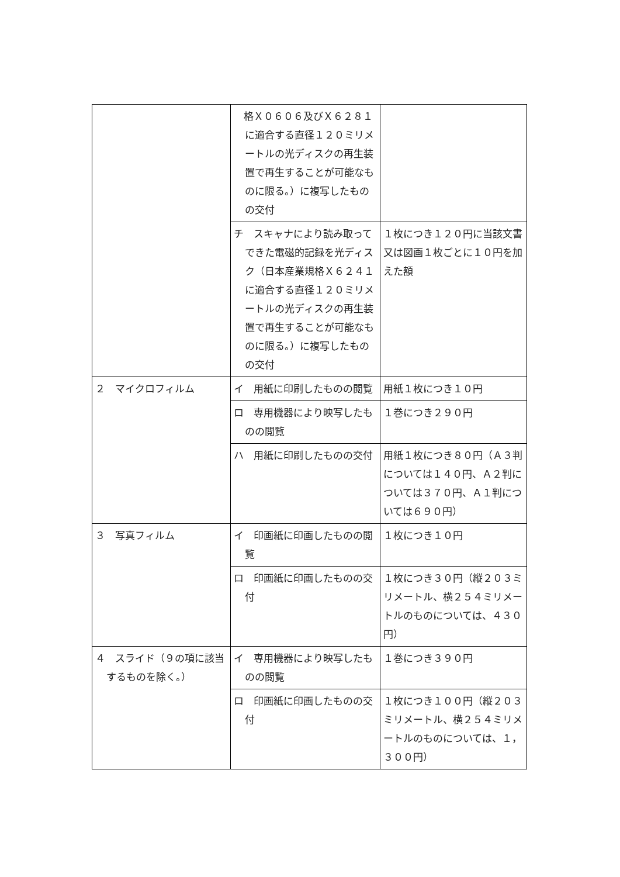| | 格Ｘ０６０６及びＸ６２８１に適合する直径１２０ミリメートルの光ディスクの再生装置で再生することが可能なものに限る。）に複写したものの交付 | |
| | チ スキャナにより読み取ってできた電磁的記録を光ディスク（日本産業規格Ｘ６２４１に適合する直径１２０ミリメートルの光ディスクの再生装置で再生することが可能なものに限る。）に複写したものの交付 | １枚につき１２０円に当該文書又は図画１枚ごとに１０円を加えた額 |
| ２ マイクロフィルム | イ 用紙に印刷したものの閲覧 | 用紙１枚につき１０円 |
| | ロ 専用機器により映写したものの閲覧 | １巻につき２９０円 |
| | ハ 用紙に印刷したものの交付 | 用紙１枚につき８０円（Ａ３判については１４０円、Ａ２判については３７０円、Ａ１判については６９０円） |
| ３ 写真フィルム | イ 印画紙に印画したものの閲覧 | １枚につき１０円 |
| | ロ 印画紙に印画したものの交付 | １枚につき３０円（縦２０３ミリメートル、横２５４ミリメートルのものについては、４３０円） |
| ４ スライド（９の項に該当するものを除く。） | イ 専用機器により映写したものの閲覧 | １巻につき３９０円 |
| | ロ 印画紙に印画したものの交付 | １枚につき１００円（縦２０３ミリメートル、横２５４ミリメートルのものについては、１，３００円） |